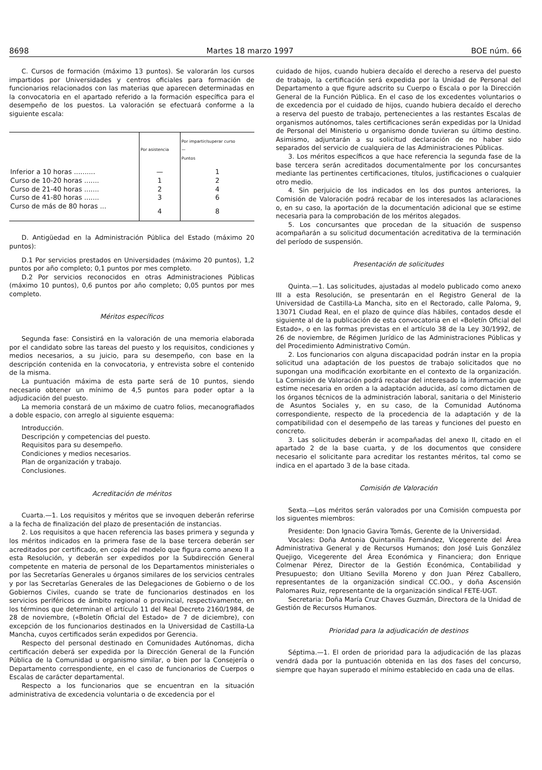8698 Martes 18 marzo 1997 BOE núm. 66
C. Cursos de formación (máximo 13 puntos). Se valorarán los cursos impartidos por Universidades y centros oficiales para formación de funcionarios relacionados con las materias que aparecen determinadas en la convocatoria en el apartado referido a la formación específica para el desempeño de los puestos. La valoración se efectuará conforme a la siguiente escala:
| | Por asistencia | Por impartir/superar curso — Puntos |
| --- | --- | --- |
| Inferior a 10 horas .......... | — | 1 |
| Curso de 10-20 horas ....... | 1 | 2 |
| Curso de 21-40 horas ....... | 2 | 4 |
| Curso de 41-80 horas ....... | 3 | 6 |
| Curso de más de 80 horas ... | 4 | 8 |
D. Antigüedad en la Administración Pública del Estado (máximo 20 puntos):
D.1 Por servicios prestados en Universidades (máximo 20 puntos), 1,2 puntos por año completo; 0,1 puntos por mes completo.
D.2 Por servicios reconocidos en otras Administraciones Públicas (máximo 10 puntos), 0,6 puntos por año completo; 0,05 puntos por mes completo.
Méritos específicos
Segunda fase: Consistirá en la valoración de una memoria elaborada por el candidato sobre las tareas del puesto y los requisitos, condiciones y medios necesarios, a su juicio, para su desempeño, con base en la descripción contenida en la convocatoria, y entrevista sobre el contenido de la misma.
La puntuación máxima de esta parte será de 10 puntos, siendo necesario obtener un mínimo de 4,5 puntos para poder optar a la adjudicación del puesto.
La memoria constará de un máximo de cuatro folios, mecanografiados a doble espacio, con arreglo al siguiente esquema:
Introducción.
Descripción y competencias del puesto.
Requisitos para su desempeño.
Condiciones y medios necesarios.
Plan de organización y trabajo.
Conclusiones.
Acreditación de méritos
Cuarta.—1. Los requisitos y méritos que se invoquen deberán referirse a la fecha de finalización del plazo de presentación de instancias.
2. Los requisitos a que hacen referencia las bases primera y segunda y los méritos indicados en la primera fase de la base tercera deberán ser acreditados por certificado, en copia del modelo que figura como anexo II a esta Resolución, y deberán ser expedidos por la Subdirección General competente en materia de personal de los Departamentos ministeriales o por las Secretarías Generales u órganos similares de los servicios centrales y por las Secretarías Generales de las Delegaciones de Gobierno o de los Gobiernos Civiles, cuando se trate de funcionarios destinados en los servicios periféricos de ámbito regional o provincial, respectivamente, en los términos que determinan el artículo 11 del Real Decreto 2160/1984, de 28 de noviembre, («Boletín Oficial del Estado» de 7 de diciembre), con excepción de los funcionarios destinados en la Universidad de Castilla-La Mancha, cuyos certificados serán expedidos por Gerencia.
Respecto del personal destinado en Comunidades Autónomas, dicha certificación deberá ser expedida por la Dirección General de la Función Pública de la Comunidad u organismo similar, o bien por la Consejería o Departamento correspondiente, en el caso de funcionarios de Cuerpos o Escalas de carácter departamental.
Respecto a los funcionarios que se encuentran en la situación administrativa de excedencia voluntaria o de excedencia por el
cuidado de hijos, cuando hubiera decaído el derecho a reserva del puesto de trabajo, la certificación será expedida por la Unidad de Personal del Departamento a que figure adscrito su Cuerpo o Escala o por la Dirección General de la Función Pública. En el caso de los excedentes voluntarios o de excedencia por el cuidado de hijos, cuando hubiera decaído el derecho a reserva del puesto de trabajo, pertenecientes a las restantes Escalas de organismos autónomos, tales certificaciones serán expedidas por la Unidad de Personal del Ministerio u organismo donde tuvieran su último destino. Asimismo, adjuntarán a su solicitud declaración de no haber sido separados del servicio de cualquiera de las Administraciones Públicas.
3. Los méritos específicos a que hace referencia la segunda fase de la base tercera serán acreditados documentalmente por los concursantes mediante las pertinentes certificaciones, títulos, justificaciones o cualquier otro medio.
4. Sin perjuicio de los indicados en los dos puntos anteriores, la Comisión de Valoración podrá recabar de los interesados las aclaraciones o, en su caso, la aportación de la documentación adicional que se estime necesaria para la comprobación de los méritos alegados.
5. Los concursantes que procedan de la situación de suspenso acompañarán a su solicitud documentación acreditativa de la terminación del período de suspensión.
Presentación de solicitudes
Quinta.—1. Las solicitudes, ajustadas al modelo publicado como anexo III a esta Resolución, se presentarán en el Registro General de la Universidad de Castilla-La Mancha, sito en el Rectorado, calle Paloma, 9, 13071 Ciudad Real, en el plazo de quince días hábiles, contados desde el siguiente al de la publicación de esta convocatoria en el «Boletín Oficial del Estado», o en las formas previstas en el artículo 38 de la Ley 30/1992, de 26 de noviembre, de Régimen Jurídico de las Administraciones Públicas y del Procedimiento Administrativo Común.
2. Los funcionarios con alguna discapacidad podrán instar en la propia solicitud una adaptación de los puestos de trabajo solicitados que no supongan una modificación exorbitante en el contexto de la organización. La Comisión de Valoración podrá recabar del interesado la información que estime necesaria en orden a la adaptación aducida, así como dictamen de los órganos técnicos de la administración laboral, sanitaria o del Ministerio de Asuntos Sociales y, en su caso, de la Comunidad Autónoma correspondiente, respecto de la procedencia de la adaptación y de la compatibilidad con el desempeño de las tareas y funciones del puesto en concreto.
3. Las solicitudes deberán ir acompañadas del anexo II, citado en el apartado 2 de la base cuarta, y de los documentos que considere necesario el solicitante para acreditar los restantes méritos, tal como se indica en el apartado 3 de la base citada.
Comisión de Valoración
Sexta.—Los méritos serán valorados por una Comisión compuesta por los siguentes miembros:
Presidente: Don Ignacio Gavira Tomás, Gerente de la Universidad.
Vocales: Doña Antonia Quintanilla Fernández, Vicegerente del Área Administrativa General y de Recursos Humanos; don José Luis González Quejigo, Vicegerente del Área Económica y Financiera; don Enrique Colmenar Pérez, Director de la Gestión Económica, Contabilidad y Presupuesto; don Ultiano Sevilla Moreno y don Juan Pérez Caballero, representantes de la organización sindical CC.OO., y doña Ascensión Palomares Ruiz, representante de la organización sindical FETE-UGT.
Secretaria: Doña María Cruz Chaves Guzmán, Directora de la Unidad de Gestión de Recursos Humanos.
Prioridad para la adjudicación de destinos
Séptima.—1. El orden de prioridad para la adjudicación de las plazas vendrá dada por la puntuación obtenida en las dos fases del concurso, siempre que hayan superado el mínimo establecido en cada una de ellas.